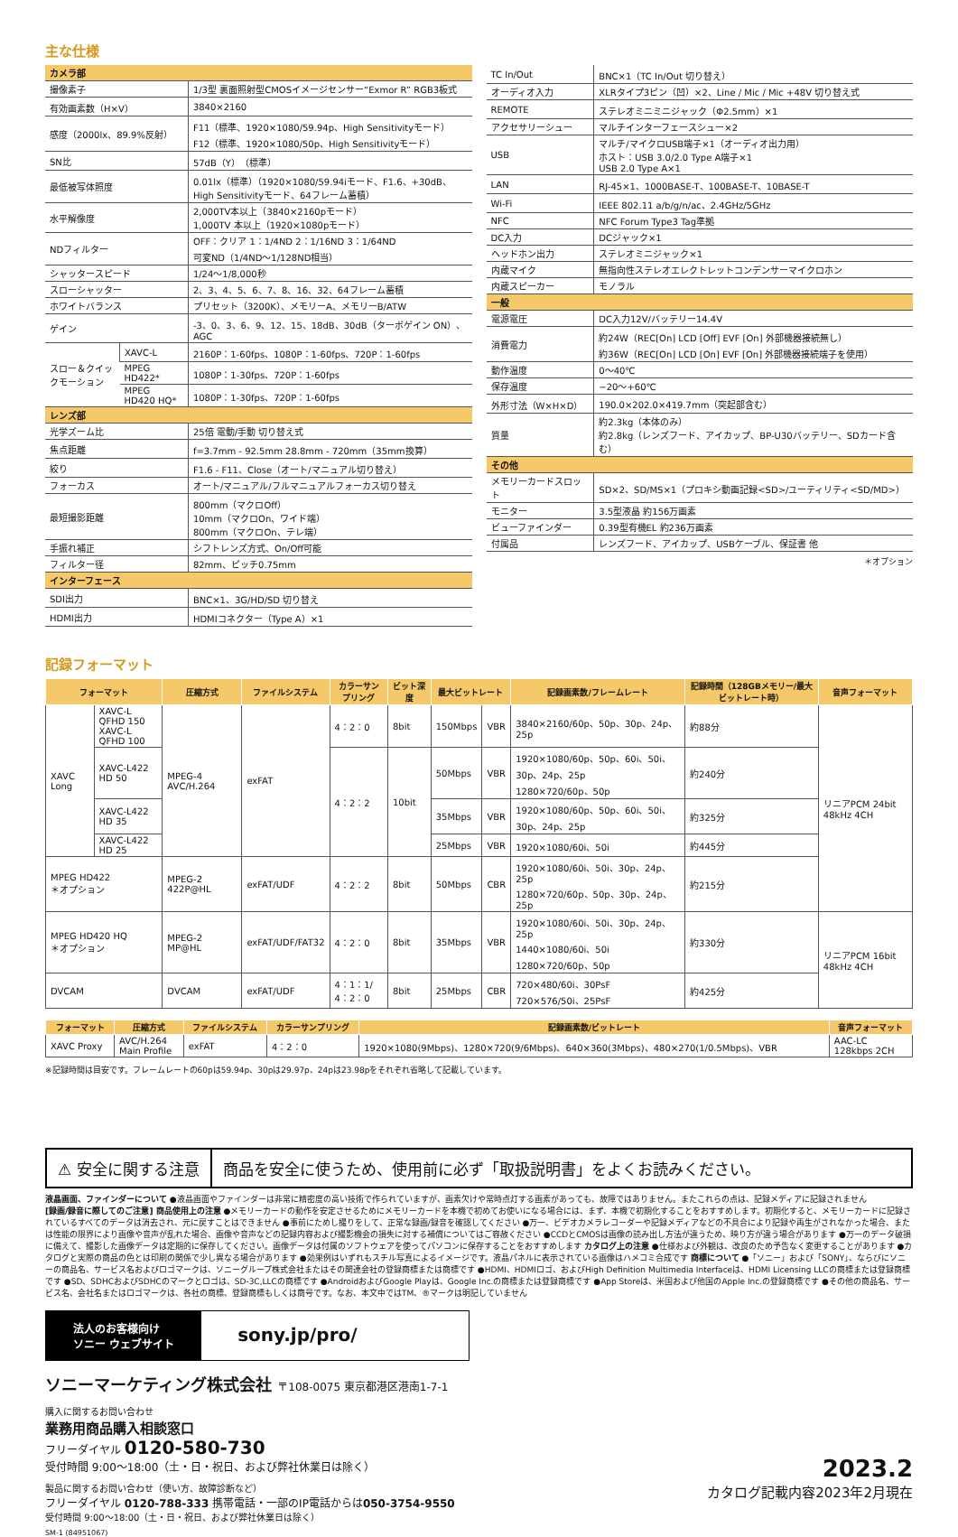主な仕様
| カメラ部 | | |
| 撮像素子 | | 1/3型 裏面照射型CMOSイメージセンサー“Exmor R” RGB3板式 |
| 有効画素数（H×V） | | 3840×2160 |
| 感度（2000lx、89.9%反射） | | F11（標準、1920×1080/59.94p、High Sensitivityモード） F12（標準、1920×1080/50p、High Sensitivityモード） |
| SN比 | | 57dB（Y）（標準） |
| 最低被写体照度 | | 0.01lx（標準）（1920×1080/59.94iモード、F1.6、+30dB、High Sensitivityモード、64フレーム蓄積） |
| 水平解像度 | | 2,000TV本以上（3840×2160pモード） 1,000TV 本以上（1920×1080pモード） |
| NDフィルター | | OFF：クリア 1：1/4ND 2：1/16ND 3：1/64ND 可変ND（1/4ND〜1/128ND相当） |
| シャッタースピード | | 1/24〜1/8,000秒 |
| スローシャッター | | 2、3、4、5、6、7、8、16、32、64フレーム蓄積 |
| ホワイトバランス | | プリセット（3200K）、メモリーA、メモリーB/ATW |
| ゲイン | | -3、0、3、6、9、12、15、18dB、30dB（ターボゲイン ON）、AGC |
| スロー＆クイックモーション | XAVC-L | 2160P：1-60fps、1080P：1-60fps、720P：1-60fps |
| | MPEG HD422* | 1080P：1-30fps、720P：1-60fps |
| | MPEG HD420 HQ* | 1080P：1-30fps、720P：1-60fps |
| レンズ部 | | |
| 光学ズーム比 | | 25倍 電動/手動 切り替え式 |
| 焦点距離 | | f=3.7mm - 92.5mm 28.8mm - 720mm（35mm換算） |
| 絞り | | F1.6 - F11、Close（オート/マニュアル切り替え） |
| フォーカス | | オート/マニュアル/フルマニュアルフォーカス切り替え |
| 最短撮影距離 | | 800mm（マクロOff） 10mm（マクロOn、ワイド端） 800mm（マクロOn、テレ端） |
| 手振れ補正 | | シフトレンズ方式、On/Off可能 |
| フィルター径 | | 82mm、ピッチ0.75mm |
| インターフェース | | |
| SDI出力 | | BNC×1、3G/HD/SD 切り替え |
| HDMI出力 | | HDMIコネクター（Type A）×1 |
| TC In/Out | BNC×1（TC In/Out 切り替え） |
| オーディオ入力 | XLRタイプ3ピン（凹）×2、Line / Mic / Mic +48V 切り替え式 |
| REMOTE | ステレオミニミニジャック（Φ2.5mm）×1 |
| アクセサリーシュー | マルチインターフェースシュー×2 |
| USB | マルチ/マイクロUSB端子×1（オーディオ出力用） ホスト：USB 3.0/2.0 Type A端子×1 USB 2.0 Type A×1 |
| LAN | RJ-45×1、1000BASE-T、100BASE-T、10BASE-T |
| Wi-Fi | IEEE 802.11 a/b/g/n/ac、2.4GHz/5GHz |
| NFC | NFC Forum Type3 Tag準拠 |
| DC入力 | DCジャック×1 |
| ヘッドホン出力 | ステレオミニジャック×1 |
| 内蔵マイク | 無指向性ステレオエレクトレットコンデンサーマイクロホン |
| 内蔵スピーカー | モノラル |
| 一般 | |
| 電源電圧 | DC入力12V/バッテリー14.4V |
| 消費電力 | 約24W（REC[On] LCD [Off] EVF [On] 外部機器接続無し） 約36W（REC[On] LCD [On] EVF [On] 外部機器接続端子を使用） |
| 動作温度 | 0〜40℃ |
| 保存温度 | −20〜+60℃ |
| 外形寸法（W×H×D） | 190.0×202.0×419.7mm（突起部含む） |
| 質量 | 約2.3kg（本体のみ） 約2.8kg（レンズフード、アイカップ、BP-U30バッテリー、SDカード含む） |
| その他 | |
| メモリーカードスロット | SD×2、SD/MS×1（プロキシ動画記録<SD>/ユーティリティ<SD/MD>） |
| モニター | 3.5型液晶 約156万画素 |
| ビューファインダー | 0.39型有機EL 約236万画素 |
| 付属品 | レンズフード、アイカップ、USBケーブル、保証書 他 |
＊オプション
記録フォーマット
| フォーマット | | 圧縮方式 | ファイルシステム | カラーサンプリング | ビット深度 | 最大ビットレート | | 記録画素数/フレームレート | 記録時間（128GBメモリー/最大ビットレート時） | 音声フォーマット |
| --- | --- | --- | --- | --- | --- | --- | --- | --- | --- | --- |
| XAVC Long | XAVC-L QFHD 150 XAVC-L QFHD 100 | MPEG-4 AVC/H.264 | exFAT | 4：2：0 | 8bit | 150Mbps | VBR | 3840×2160/60p、50p、30p、24p、25p | 約88分 | リニアPCM 24bit 48kHz 4CH |
| | XAVC-L422 HD 50 | | | 4：2：2 | 10bit | 50Mbps | VBR | 1920×1080/60p、50p、60i、50i、30p、24p、25p 1280×720/60p、50p | 約240分 | |
| | XAVC-L422 HD 35 | | | | | 35Mbps | VBR | 1920×1080/60p、50p、60i、50i、30p、24p、25p | 約325分 | |
| | XAVC-L422 HD 25 | | | | | 25Mbps | VBR | 1920×1080/60i、50i | 約445分 | |
| MPEG HD422 ＊オプション | | MPEG-2 422P@HL | exFAT/UDF | 4：2：2 | 8bit | 50Mbps | CBR | 1920×1080/60i、50i、30p、24p、25p 1280×720/60p、50p、30p、24p、25p | 約215分 | |
| MPEG HD420 HQ ＊オプション | | MPEG-2 MP@HL | exFAT/UDF/FAT32 | 4：2：0 | 8bit | 35Mbps | VBR | 1920×1080/60i、50i、30p、24p、25p 1440×1080/60i、50i 1280×720/60p、50p | 約330分 | リニアPCM 16bit 48kHz 4CH |
| DVCAM | | DVCAM | exFAT/UDF | 4：1：1/ 4：2：0 | 8bit | 25Mbps | CBR | 720×480/60i、30PsF 720×576/50i、25PsF | 約425分 | |
| フォーマット | 圧縮方式 | ファイルシステム | カラーサンプリング | 記録画素数/ビットレート | 音声フォーマット |
| --- | --- | --- | --- | --- | --- |
| XAVC Proxy | AVC/H.264 Main Profile | exFAT | 4：2：0 | 1920×1080(9Mbps)、1280×720(9/6Mbps)、640×360(3Mbps)、480×270(1/0.5Mbps)、VBR | AAC-LC 128kbps 2CH |
※記録時間は目安です。フレームレートの60pは59.94p、30pは29.97p、24pは23.98pをそれぞれ省略して記載しています。
⚠ 安全に関する注意 商品を安全に使うため、使用前に必ず「取扱説明書」をよくお読みください。
液晶画面、ファインダーについて ●液晶画面やファインダーは非常に精密度の高い技術で作られていますが、画素欠けや常時点灯する画素があっても、故障ではありません。またこれらの点は、記録メディアに記録されません
[録画/録音に際してのご注意] 商品使用上の注意 ●メモリーカードの動作を安定させるためにメモリーカードを本機で初めてお使いになる場合には、まず、本機で初期化することをおすすめします。初期化すると、メモリーカードに記録されているすべてのデータは消去され、元に戻すことはできません ●事前にためし撮りをして、正常な録画/録音を確認してください ●万一、ビデオカメラレコーダーや記録メディアなどの不具合により記録や再生がされなかった場合、または性能の限界により画像や音声が乱れた場合、画像や音声などの記録内容および撮影機会の損失に対する補償についてはご容赦ください ●CCDとCMOSは画像の読み出し方法が違うため、映り方が違う場合があります ●万一のデータ破損に備えて、撮影した画像データは定期的に保存してください。画像データは付属のソフトウェアを使ってパソコンに保存することをおすすめします カタログ上の注意 ●仕様および外観は、改良のため予告なく変更することがあります ●カタログと実際の商品の色とは印刷の関係で少し異なる場合があります ●効果例はいずれもスチル写真によるイメージです。液晶パネルに表示されている画像はハメコミ合成です 商標について ●「ソニー」および「SONY」、ならびにソニーの商品名、サービス名およびロゴマークは、ソニーグループ株式会社またはその関連会社の登録商標または商標です ●HDMI、HDMIロゴ、およびHigh Definition Multimedia Interfaceは、HDMI Licensing LLCの商標または登録商標です ●SD、SDHCおよびSDHCのマークとロゴは、SD-3C,LLCの商標です ●AndroidおよびGoogle Playは、Google Inc.の商標または登録商標です ●App Storeは、米国および他国のApple Inc.の登録商標です ●その他の商品名、サービス名、会社名またはロゴマークは、各社の商標、登録商標もしくは商号です。なお、本文中ではTM、®マークは明記していません
法人のお客様向け
ソニー ウェブサイト
sony.jp/pro/
ソニーマーケティング株式会社 〒108-0075 東京都港区港南1-7-1
購入に関するお問い合わせ
業務用商品購入相談窓口
フリーダイヤル 0120-580-730
受付時間 9:00〜18:00（土・日・祝日、および弊社休業日は除く）
製品に関するお問い合わせ（使い方、故障診断など）
フリーダイヤル 0120-788-333 携帯電話・一部のIP電話からは050-3754-9550
受付時間 9:00〜18:00（土・日・祝日、および弊社休業日は除く）
SM-1 (84951067)
2023.2
カタログ記載内容2023年2月現在